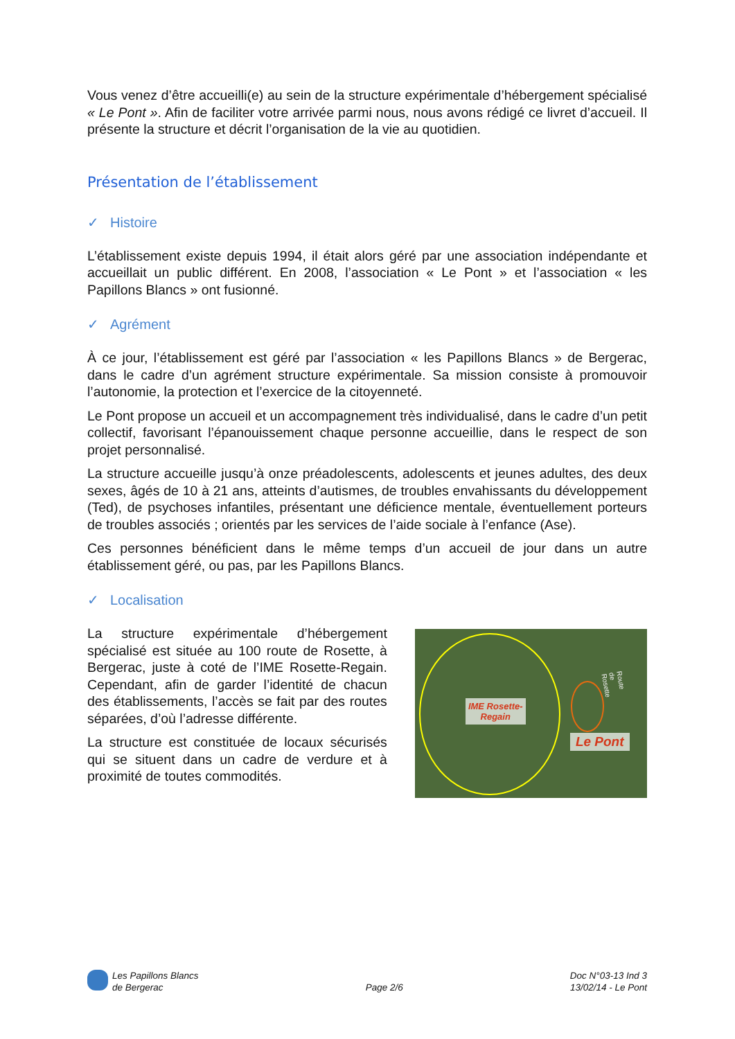Vous venez d’être accueilli(e) au sein de la structure expérimentale d’hébergement spécialisé « Le Pont ». Afin de faciliter votre arrivée parmi nous, nous avons rédigé ce livret d’accueil. Il présente la structure et décrit l’organisation de la vie au quotidien.
Présentation de l’établissement
✓ Histoire
L’établissement existe depuis 1994, il était alors géré par une association indépendante et accueillait un public différent. En 2008, l’association « Le Pont » et l’association « les Papillons Blancs » ont fusionné.
✓ Agrément
À ce jour, l’établissement est géré par l’association « les Papillons Blancs » de Bergerac, dans le cadre d’un agrément structure expérimentale. Sa mission consiste à promouvoir l’autonomie, la protection et l’exercice de la citoyenneté.
Le Pont propose un accueil et un accompagnement très individualisé, dans le cadre d’un petit collectif, favorisant l’épanouissement chaque personne accueillie, dans le respect de son projet personnalisé.
La structure accueille jusqu’à onze préadolescents, adolescents et jeunes adultes, des deux sexes, âgés de 10 à 21 ans, atteints d’autismes, de troubles envahissants du développement (Ted), de psychoses infantiles, présentant une déficience mentale, éventuellement porteurs de troubles associés ; orientés par les services de l’aide sociale à l’enfance (Ase).
Ces personnes bénéficient dans le même temps d’un accueil de jour dans un autre établissement géré, ou pas, par les Papillons Blancs.
✓ Localisation
La structure expérimentale d’hébergement spécialisé est située au 100 route de Rosette, à Bergerac, juste à coté de l’IME Rosette-Regain. Cependant, afin de garder l’identité de chacun des établissements, l’accès se fait par des routes séparées, d’où l’adresse différente.
La structure est constituée de locaux sécurisés qui se situent dans un cadre de verdure et à proximité de toutes commodités.
IME Rosette-
Regain
Le Pont
Route de Rosette
Les Papillons Blancs
de Bergerac
Page 2/6 Doc N°03-13 Ind 3
13/02/14 - Le Pont